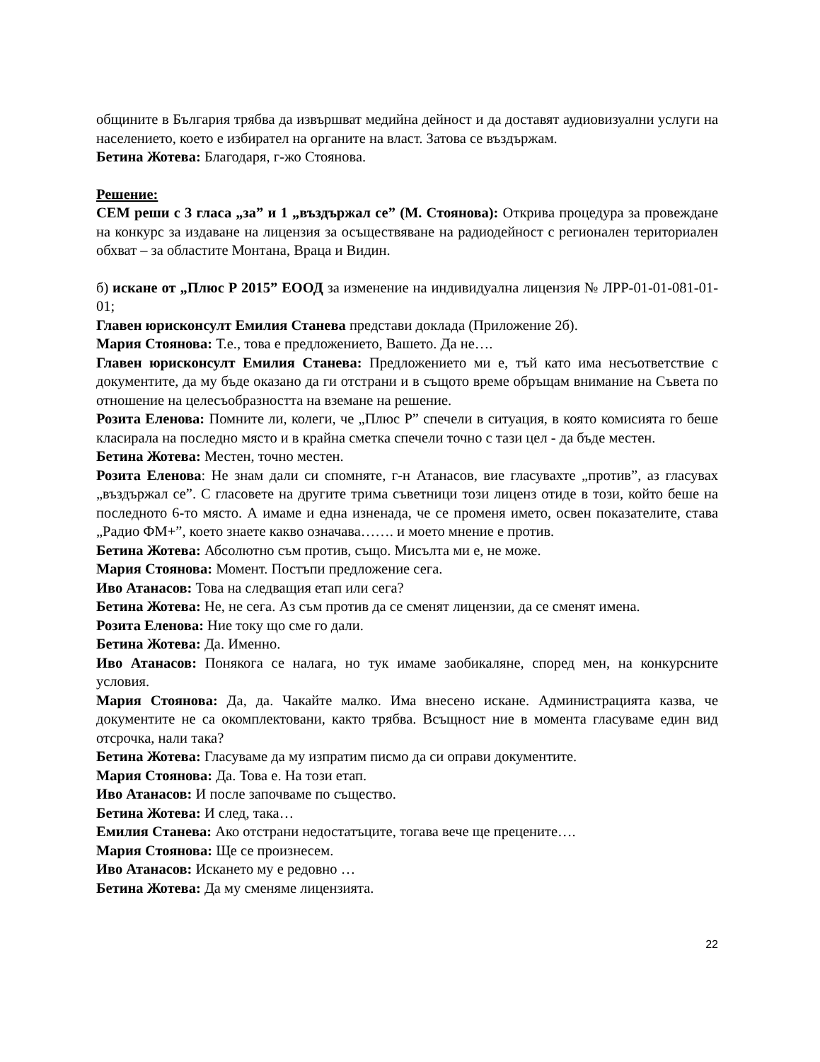общините в България трябва да извършват медийна дейност и да доставят аудиовизуални услуги на населението, което е избирател на органите на власт. Затова се въздържам.
Бетина Жотева: Благодаря, г-жо Стоянова.
Решение:
СЕМ реши с 3 гласа „за” и 1 „въздържал се” (М. Стоянова): Открива процедура за провеждане на конкурс за издаване на лицензия за осъществяване на радиодейност с регионален териториален обхват – за областите Монтана, Враца и Видин.
б) искане от „Плюс Р 2015” ЕООД за изменение на индивидуална лицензия № ЛРР-01-01-081-01-01;
Главен юрисконсулт Емилия Станева представи доклада (Приложение 2б).
Мария Стоянова: Т.е., това е предложението, Вашето. Да не….
Главен юрисконсулт Емилия Станева: Предложението ми е, тъй като има несъответствие с документите, да му бъде оказано да ги отстрани и в същото време обръщам внимание на Съвета по отношение на целесъобразността на вземане на решение.
Розита Еленова: Помните ли, колеги, че „Плюс Р” спечели в ситуация, в която комисията го беше класирала на последно място и в крайна сметка спечели точно с тази цел - да бъде местен.
Бетина Жотева: Местен, точно местен.
Розита Еленова: Не знам дали си спомняте, г-н Атанасов, вие гласувахте „против”, аз гласувах „въздържал се”. С гласовете на другите трима съветници този лиценз отиде в този, който беше на последното 6-то място. А имаме и една изненада, че се променя името, освен показателите, става „Радио ФМ+”, което знаете какво означава……. и моето мнение е против.
Бетина Жотева: Абсолютно съм против, също. Мисълта ми е, не може.
Мария Стоянова: Момент. Постъпи предложение сега.
Иво Атанасов: Това на следващия етап или сега?
Бетина Жотева: Не, не сега. Аз съм против да се сменят лицензии, да се сменят имена.
Розита Еленова: Ние току що сме го дали.
Бетина Жотева: Да. Именно.
Иво Атанасов: Понякога се налага, но тук имаме заобикаляне, според мен, на конкурсните условия.
Мария Стоянова: Да, да. Чакайте малко. Има внесено искане. Администрацията казва, че документите не са окомплектовани, както трябва. Всъщност ние в момента гласуваме един вид отсрочка, нали така?
Бетина Жотева: Гласуваме да му изпратим писмо да си оправи документите.
Мария Стоянова: Да. Това е. На този етап.
Иво Атанасов: И после започваме по същество.
Бетина Жотева: И след, така…
Емилия Станева: Ако отстрани недостатъците, тогава вече ще прецените….
Мария Стоянова: Ще се произнесем.
Иво Атанасов: Искането му е редовно …
Бетина Жотева: Да му сменяме лицензията.
22